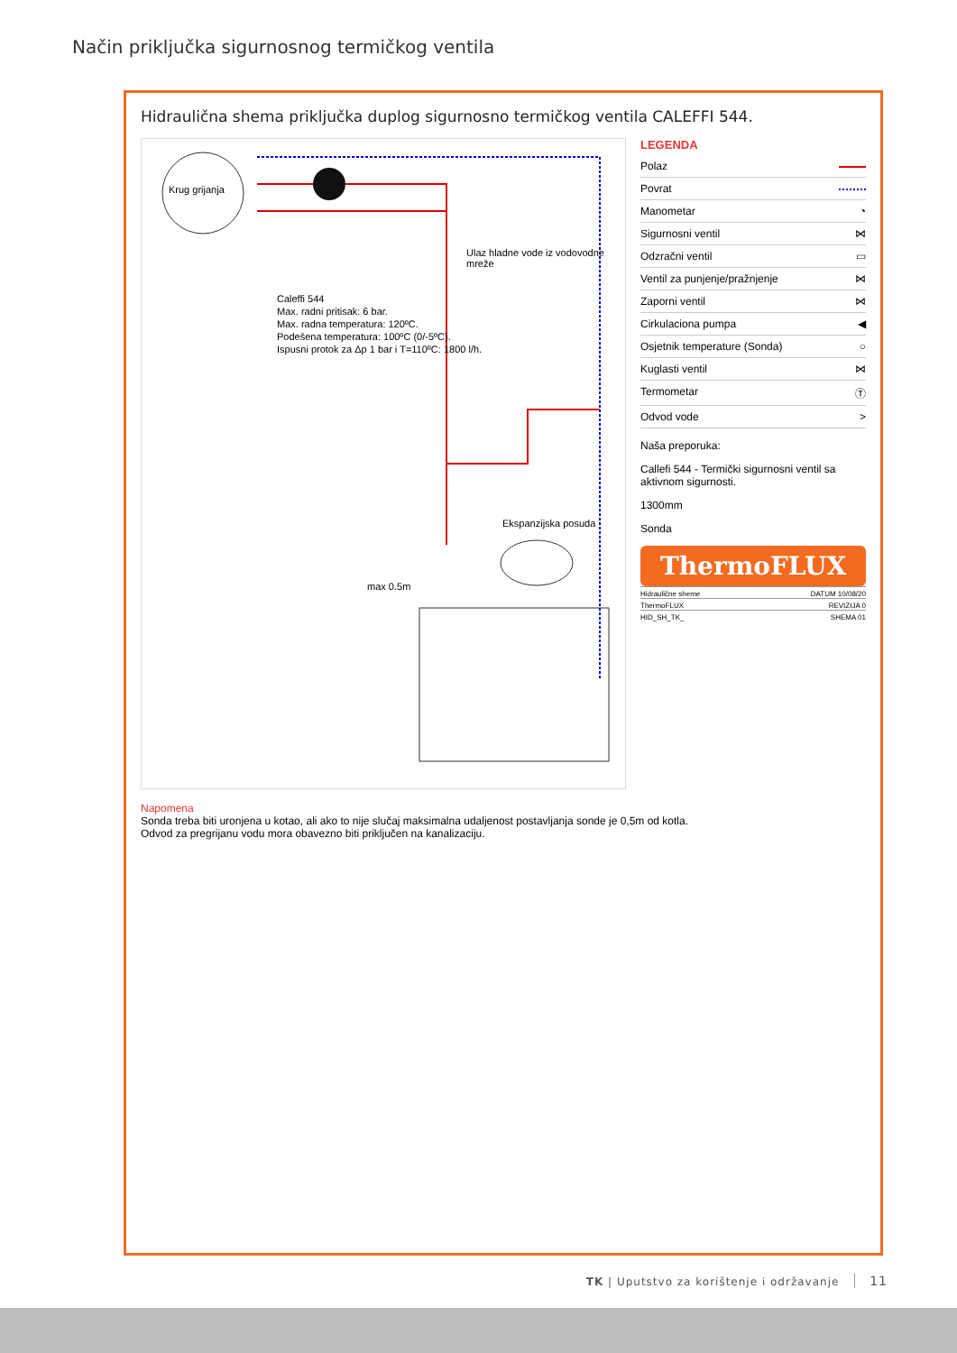Način priključka sigurnosnog termičkog ventila
Hidraulična shema priključka duplog sigurnosno termičkog ventila CALEFFI 544.
Krug grijanja
Caleffi 544
Max. radni pritisak: 6 bar.
Max. radna temperatura: 120ºC.
Podešena temperatura: 100ºC (0/-5ºC).
Ispusni protok za Δp 1 bar i T=110ºC: 1800 l/h.
Ulaz hladne vode iz vodovodne mreže
Ekspanzijska posuda
max 0.5m
LEGENDA
Polaz
Povrat
Manometar ◔
Sigurnosni ventil ⋈
Odzračni ventil ▭
Ventil za punjenje/pražnjenje ⋈
Zaporni ventil ⋈
Cirkulaciona pumpa ◀
Osjetnik temperature (Sonda) ○
Kuglasti ventil ⋈
Termometar Ⓣ
Odvod vode >
Naša preporuka:
Callefi 544 - Termički sigurnosni ventil sa aktivnom sigurnosti.
1300mm
Sonda
ThermoFLUX
Hidraulične sheme DATUM 10/08/20
ThermoFLUX REVIZIJA 0
HID_SH_TK_ SHEMA 01
Napomena
Sonda treba biti uronjena u kotao, ali ako to nije slučaj maksimalna udaljenost postavljanja sonde je 0,5m od kotla.
Odvod za pregrijanu vodu mora obavezno biti priključen na kanalizaciju.
TK | Uputstvo za korištenje i održavanje 11